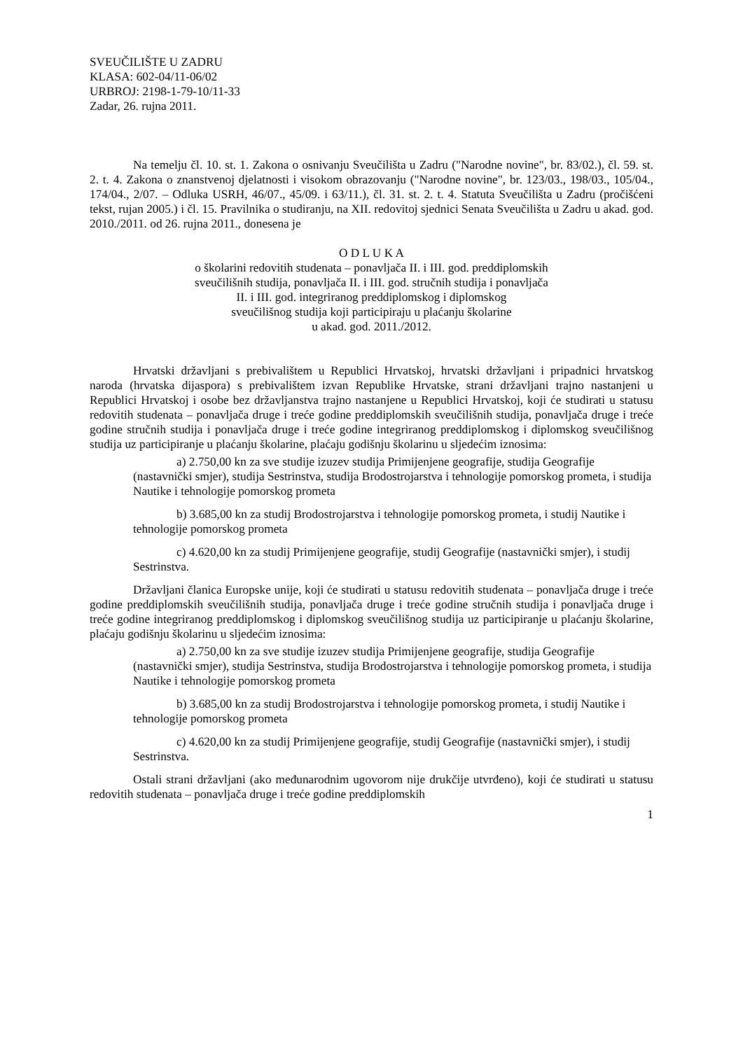SVEUČILIŠTE U ZADRU
KLASA: 602-04/11-06/02
URBROJ: 2198-1-79-10/11-33
Zadar, 26. rujna 2011.
Na temelju čl. 10. st. 1. Zakona o osnivanju Sveučilišta u Zadru ("Narodne novine", br. 83/02.), čl. 59. st. 2. t. 4. Zakona o znanstvenoj djelatnosti i visokom obrazovanju ("Narodne novine", br. 123/03., 198/03., 105/04., 174/04., 2/07. – Odluka USRH, 46/07., 45/09. i 63/11.), čl. 31. st. 2. t. 4. Statuta Sveučilišta u Zadru (pročišćeni tekst, rujan 2005.) i čl. 15. Pravilnika o studiranju, na XII. redovitoj sjednici Senata Sveučilišta u Zadru u akad. god. 2010./2011. od 26. rujna 2011., donesena je
O D L U K A
o školarini redovitih studenata – ponavljača II. i III. god. preddiplomskih
sveučilišnih studija, ponavljača II. i III. god. stručnih studija i ponavljača
II. i III. god. integriranog preddiplomskog i diplomskog
sveučilišnog studija koji participiraju u plaćanju školarine
u akad. god. 2011./2012.
Hrvatski državljani s prebivalištem u Republici Hrvatskoj, hrvatski državljani i pripadnici hrvatskog naroda (hrvatska dijaspora) s prebivalištem izvan Republike Hrvatske, strani državljani trajno nastanjeni u Republici Hrvatskoj i osobe bez državljanstva trajno nastanjene u Republici Hrvatskoj, koji će studirati u statusu redovitih studenata – ponavljača druge i treće godine preddiplomskih sveučilišnih studija, ponavljača druge i treće godine stručnih studija i ponavljača druge i treće godine integriranog preddiplomskog i diplomskog sveučilišnog studija uz participiranje u plaćanju školarine, plaćaju godišnju školarinu u sljedećim iznosima:
a) 2.750,00 kn za sve studije izuzev studija Primijenjene geografije, studija Geografije (nastavnički smjer), studija Sestrinstva, studija Brodostrojarstva i tehnologije pomorskog prometa, i studija Nautike i tehnologije pomorskog prometa
b) 3.685,00 kn za studij Brodostrojarstva i tehnologije pomorskog prometa, i studij Nautike i tehnologije pomorskog prometa
c) 4.620,00 kn za studij Primijenjene geografije, studij Geografije (nastavnički smjer), i studij Sestrinstva.
Državljani članica Europske unije, koji će studirati u statusu redovitih studenata – ponavljača druge i treće godine preddiplomskih sveučilišnih studija, ponavljača druge i treće godine stručnih studija i ponavljača druge i treće godine integriranog preddiplomskog i diplomskog sveučilišnog studija uz participiranje u plaćanju školarine, plaćaju godišnju školarinu u sljedećim iznosima:
a) 2.750,00 kn za sve studije izuzev studija Primijenjene geografije, studija Geografije (nastavnički smjer), studija Sestrinstva, studija Brodostrojarstva i tehnologije pomorskog prometa, i studija Nautike i tehnologije pomorskog prometa
b) 3.685,00 kn za studij Brodostrojarstva i tehnologije pomorskog prometa, i studij Nautike i tehnologije pomorskog prometa
c) 4.620,00 kn za studij Primijenjene geografije, studij Geografije (nastavnički smjer), i studij Sestrinstva.
Ostali strani državljani (ako međunarodnim ugovorom nije drukčije utvrđeno), koji će studirati u statusu redovitih studenata – ponavljača druge i treće godine preddiplomskih
1